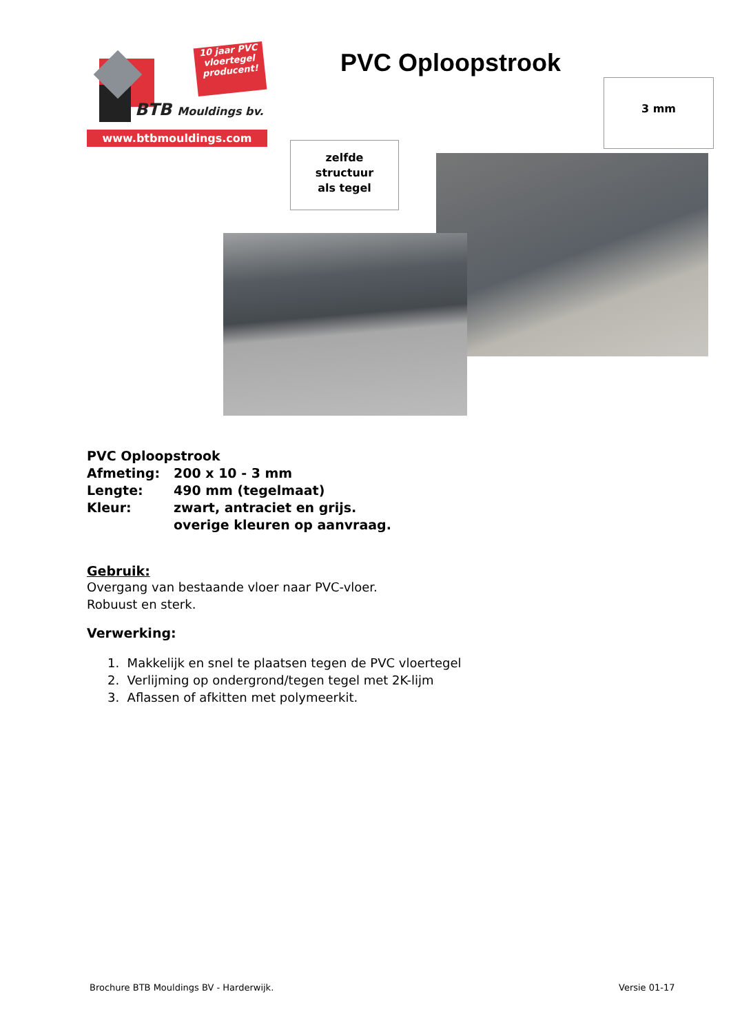10 jaar PVC vloertegel producent!
BTB Mouldings bv.
www.btbmouldings.com
PVC Oploopstrook
3 mm
zelfde
structuur
als tegel
| PVC Oploopstrook | |
| Afmeting: | 200 x 10 - 3 mm |
| Lengte: | 490 mm (tegelmaat) |
| Kleur: | zwart, antraciet en grijs. |
| | overige kleuren op aanvraag. |
Gebruik:
Overgang van bestaande vloer naar PVC-vloer.
Robuust en sterk.
Verwerking:
1. Makkelijk en snel te plaatsen tegen de PVC vloertegel
2. Verlijming op ondergrond/tegen tegel met 2K-lijm
3. Aflassen of afkitten met polymeerkit.
Brochure BTB Mouldings BV - Harderwijk.
Versie 01-17